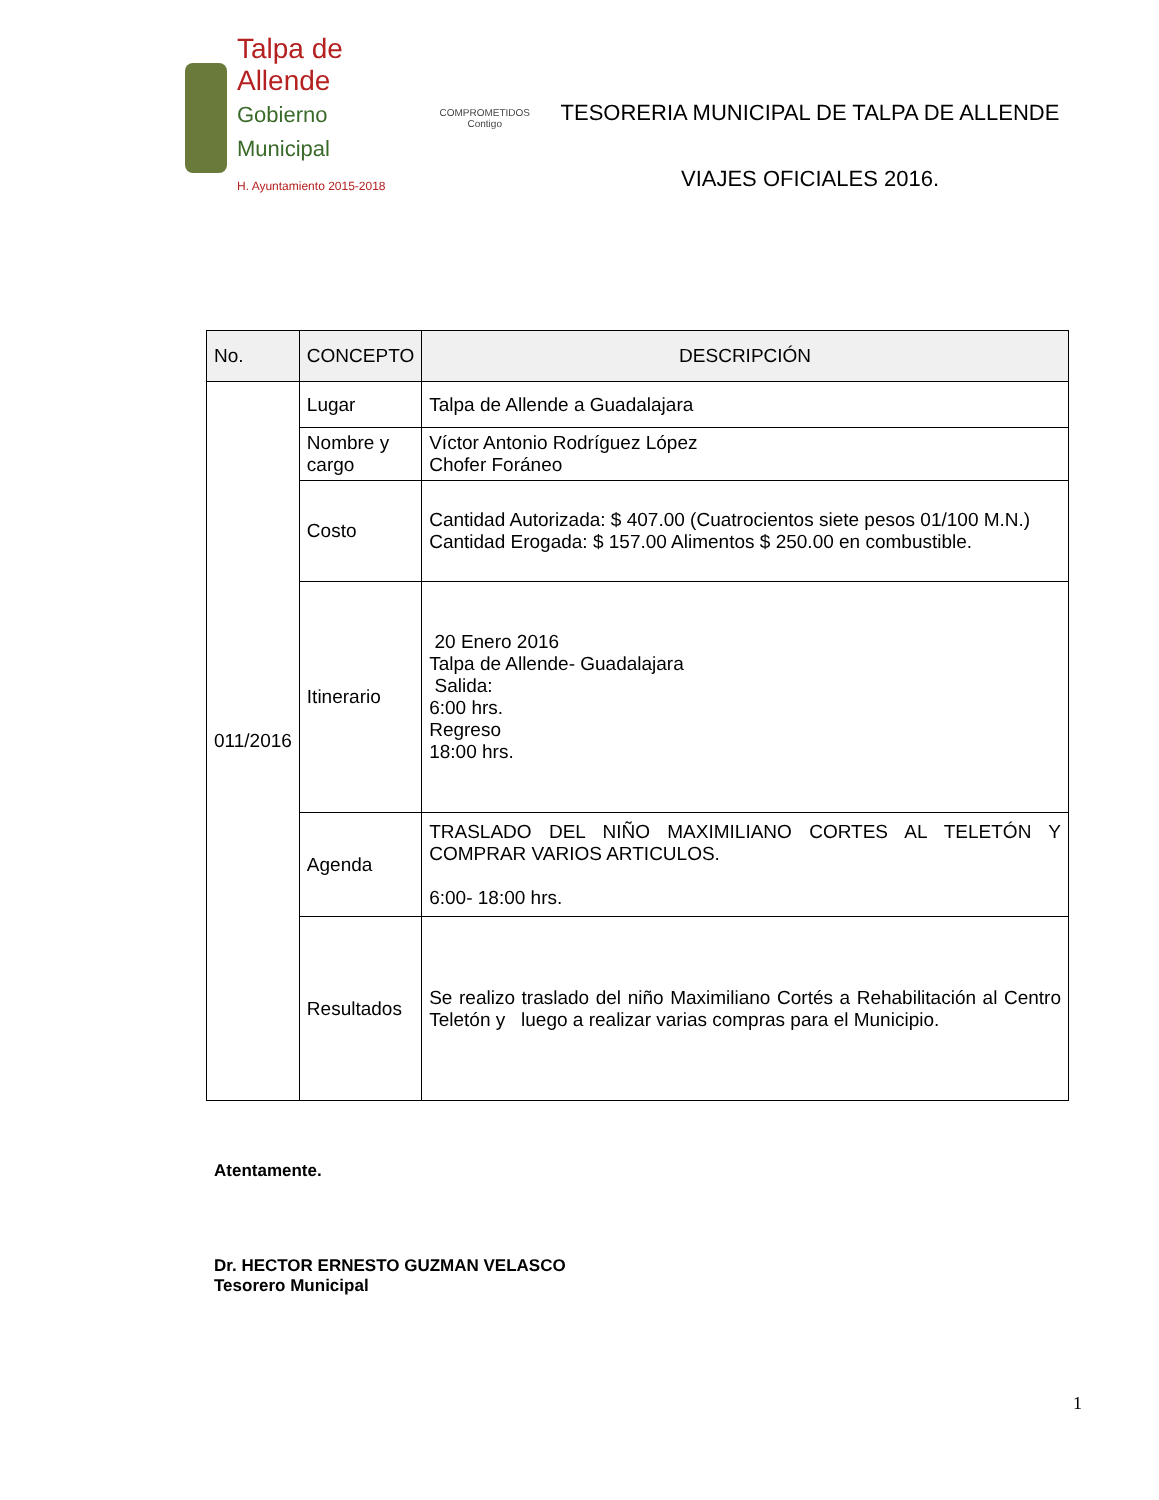Talpa de Allende
Gobierno Municipal
H. Ayuntamiento 2015-2018
COMPROMETIDOS
Contigo
TESORERIA MUNICIPAL DE TALPA DE ALLENDE
VIAJES OFICIALES 2016.
| No. | CONCEPTO | DESCRIPCIÓN |
| --- | --- | --- |
| 011/2016 | Lugar | Talpa de Allende a Guadalajara |
| | Nombre y cargo | Víctor Antonio Rodríguez López Chofer Foráneo |
| | Costo | Cantidad Autorizada: $ 407.00 (Cuatrocientos siete pesos 01/100 M.N.) Cantidad Erogada: $ 157.00 Alimentos $ 250.00 en combustible. |
| | Itinerario | 20 Enero 2016 Talpa de Allende- Guadalajara Salida: 6:00 hrs. Regreso 18:00 hrs. |
| | Agenda | TRASLADO DEL NIÑO MAXIMILIANO CORTES AL TELETÓN Y COMPRAR VARIOS ARTICULOS. 6:00- 18:00 hrs. |
| | Resultados | Se realizo traslado del niño Maximiliano Cortés a Rehabilitación al Centro Teletón y luego a realizar varias compras para el Municipio. |
Atentamente.
Dr. HECTOR ERNESTO GUZMAN VELASCO
Tesorero Municipal
1